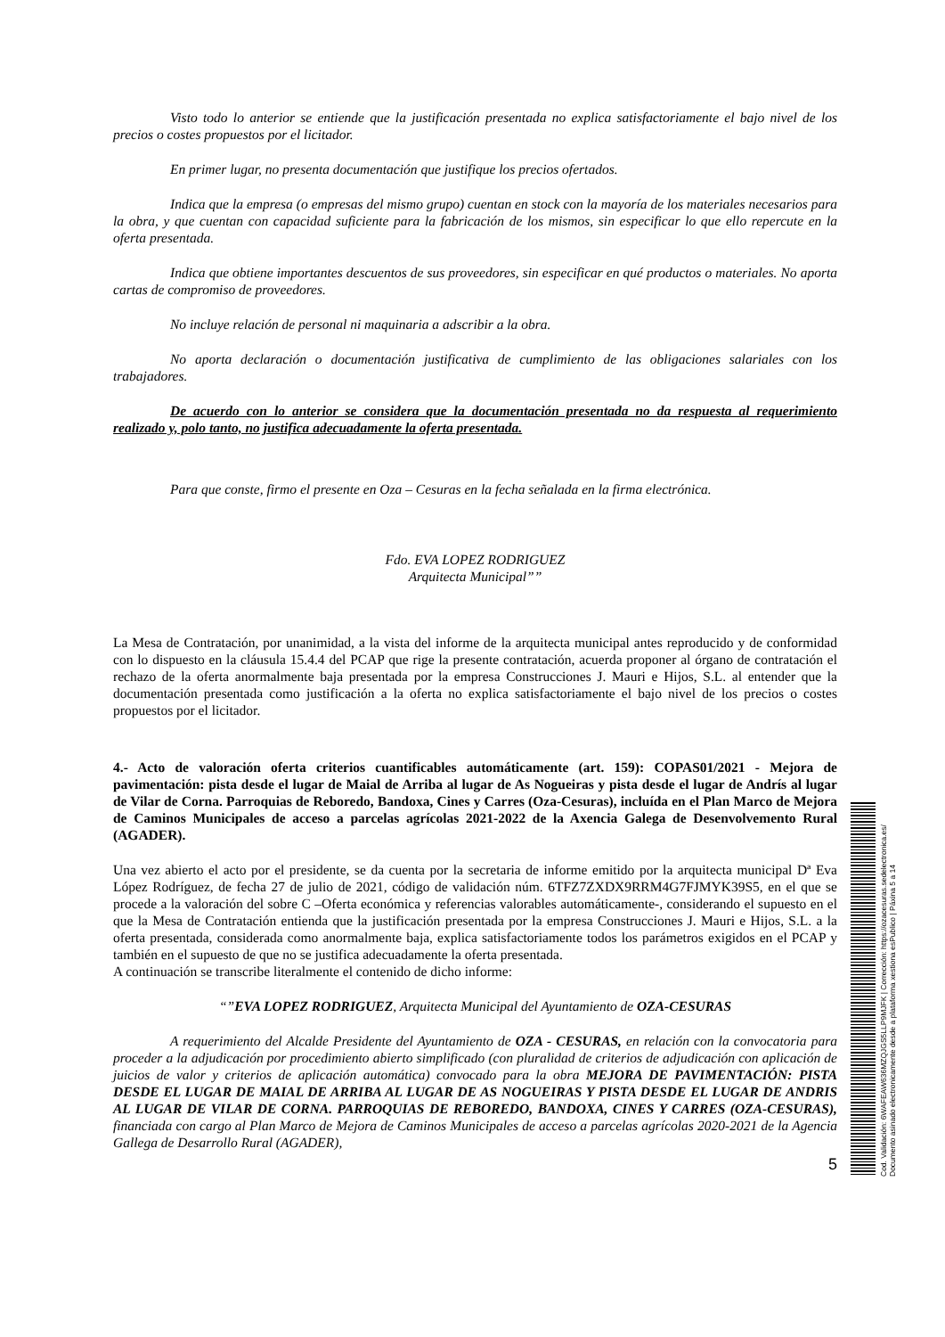Visto todo lo anterior se entiende que la justificación presentada no explica satisfactoriamente el bajo nivel de los precios o costes propuestos por el licitador.
En primer lugar, no presenta documentación que justifique los precios ofertados.
Indica que la empresa (o empresas del mismo grupo) cuentan en stock con la mayoría de los materiales necesarios para la obra, y que cuentan con capacidad suficiente para la fabricación de los mismos, sin especificar lo que ello repercute en la oferta presentada.
Indica que obtiene importantes descuentos de sus proveedores, sin especificar en qué productos o materiales. No aporta cartas de compromiso de proveedores.
No incluye relación de personal ni maquinaria a adscribir a la obra.
No aporta declaración o documentación justificativa de cumplimiento de las obligaciones salariales con los trabajadores.
De acuerdo con lo anterior se considera que la documentación presentada no da respuesta al requerimiento realizado y, polo tanto, no justifica adecuadamente la oferta presentada.
Para que conste, firmo el presente en Oza – Cesuras en la fecha señalada en la firma electrónica.
Fdo. EVA LOPEZ RODRIGUEZ
Arquitecta Municipal””
La Mesa de Contratación, por unanimidad, a la vista del informe de la arquitecta municipal antes reproducido y de conformidad con lo dispuesto en la cláusula 15.4.4 del PCAP que rige la presente contratación, acuerda proponer al órgano de contratación el rechazo de la oferta anormalmente baja presentada por la empresa Construcciones J. Mauri e Hijos, S.L. al entender que la documentación presentada como justificación a la oferta no explica satisfactoriamente el bajo nivel de los precios o costes propuestos por el licitador.
4.- Acto de valoración oferta criterios cuantificables automáticamente (art. 159): COPAS01/2021 - Mejora de pavimentación: pista desde el lugar de Maial de Arriba al lugar de As Nogueiras y pista desde el lugar de Andrís al lugar de Vilar de Corna. Parroquias de Reboredo, Bandoxa, Cines y Carres (Oza-Cesuras), incluída en el Plan Marco de Mejora de Caminos Municipales de acceso a parcelas agrícolas 2021-2022 de la Axencia Galega de Desenvolvemento Rural (AGADER).
Una vez abierto el acto por el presidente, se da cuenta por la secretaria de informe emitido por la arquitecta municipal Dª Eva López Rodríguez, de fecha 27 de julio de 2021, código de validación núm. 6TFZ7ZXDX9RRM4G7FJMYK39S5, en el que se procede a la valoración del sobre C –Oferta económica y referencias valorables automáticamente-, considerando el supuesto en el que la Mesa de Contratación entienda que la justificación presentada por la empresa Construcciones J. Mauri e Hijos, S.L. a la oferta presentada, considerada como anormalmente baja, explica satisfactoriamente todos los parámetros exigidos en el PCAP y también en el supuesto de que no se justifica adecuadamente la oferta presentada.
A continuación se transcribe literalmente el contenido de dicho informe:
“”EVA LOPEZ RODRIGUEZ, Arquitecta Municipal del Ayuntamiento de OZA-CESURAS
A requerimiento del Alcalde Presidente del Ayuntamiento de OZA - CESURAS, en relación con la convocatoria para proceder a la adjudicación por procedimiento abierto simplificado (con pluralidad de criterios de adjudicación con aplicación de juicios de valor y criterios de aplicación automática) convocado para la obra MEJORA DE PAVIMENTACIÓN: PISTA DESDE EL LUGAR DE MAIAL DE ARRIBA AL LUGAR DE AS NOGUEIRAS Y PISTA DESDE EL LUGAR DE ANDRIS AL LUGAR DE VILAR DE CORNA. PARROQUIAS DE REBOREDO, BANDOXA, CINES Y CARRES (OZA-CESURAS), financiada con cargo al Plan Marco de Mejora de Caminos Municipales de acceso a parcelas agrícolas 2020-2021 de la Agencia Gallega de Desarrollo Rural (AGADER),
5
Cod. Validación: 6WAFEAW636MZQJGS5LLP9MJFK | Corrección: https://ozacesuras.sedelectronica.es/
Documento asinado electronicamente desde a plataforma xestiona esPublico | Páxina 5 a 14